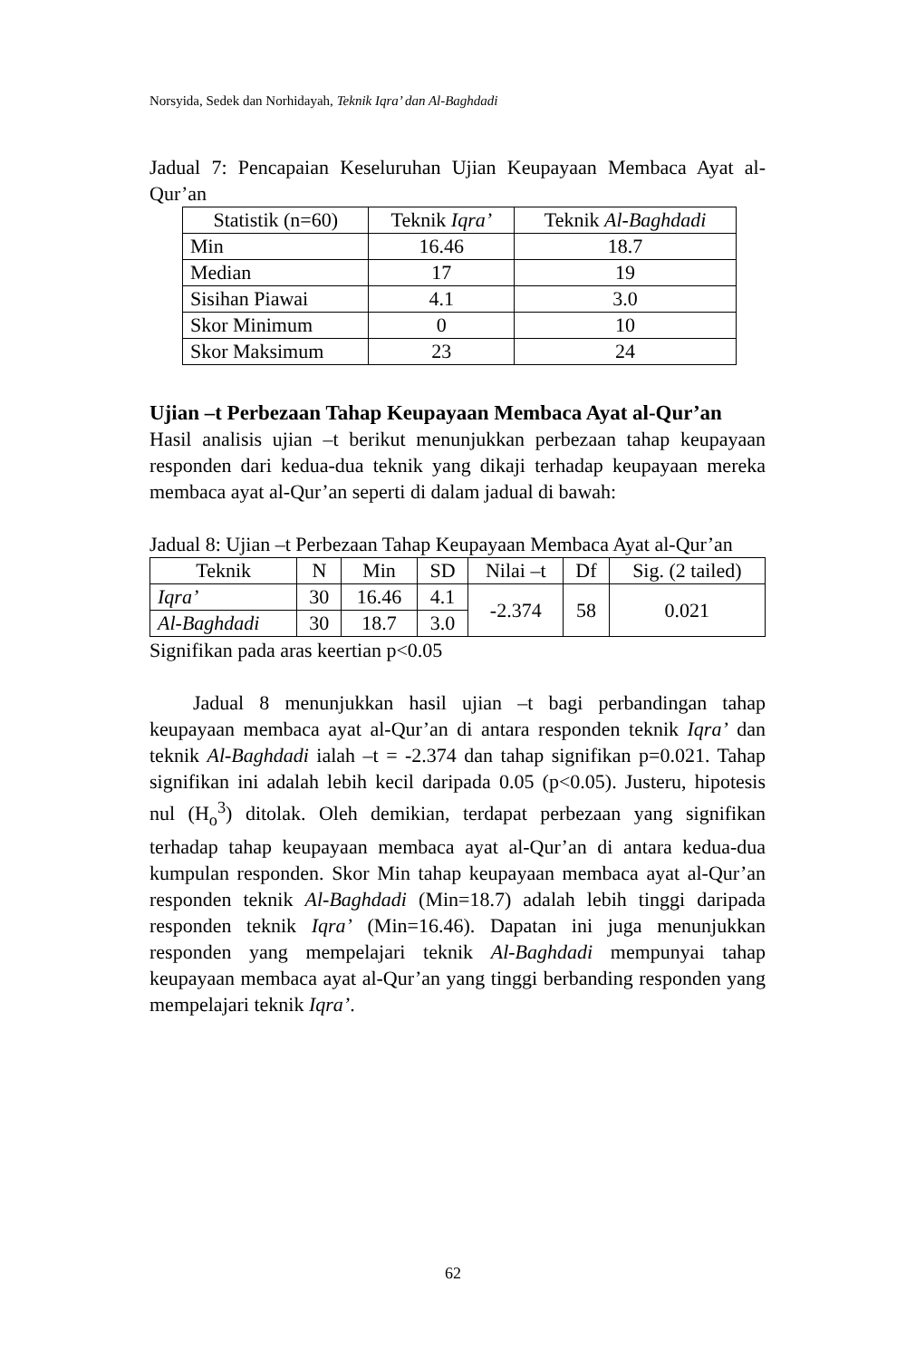Norsyida, Sedek dan Norhidayah, Teknik Iqra’ dan Al-Baghdadi
Jadual 7: Pencapaian Keseluruhan Ujian Keupayaan Membaca Ayat al-Qur’an
| Statistik (n=60) | Teknik Iqra’ | Teknik Al-Baghdadi |
| --- | --- | --- |
| Min | 16.46 | 18.7 |
| Median | 17 | 19 |
| Sisihan Piawai | 4.1 | 3.0 |
| Skor Minimum | 0 | 10 |
| Skor Maksimum | 23 | 24 |
Ujian –t Perbezaan Tahap Keupayaan Membaca Ayat al-Qur’an
Hasil analisis ujian –t berikut menunjukkan perbezaan tahap keupayaan responden dari kedua-dua teknik yang dikaji terhadap keupayaan mereka membaca ayat al-Qur’an seperti di dalam jadual di bawah:
Jadual 8: Ujian –t Perbezaan Tahap Keupayaan Membaca Ayat al-Qur’an
| Teknik | N | Min | SD | Nilai –t | Df | Sig. (2 tailed) |
| --- | --- | --- | --- | --- | --- | --- |
| Iqra’ | 30 | 16.46 | 4.1 | -2.374 | 58 | 0.021 |
| Al-Baghdadi | 30 | 18.7 | 3.0 | | | |
Signifikan pada aras keertian p<0.05
Jadual 8 menunjukkan hasil ujian –t bagi perbandingan tahap keupayaan membaca ayat al-Qur’an di antara responden teknik Iqra’ dan teknik Al-Baghdadi ialah –t = -2.374 dan tahap signifikan p=0.021. Tahap signifikan ini adalah lebih kecil daripada 0.05 (p<0.05). Justeru, hipotesis nul (H<sub>o</sub><sup>3</sup>) ditolak. Oleh demikian, terdapat perbezaan yang signifikan terhadap tahap keupayaan membaca ayat al-Qur’an di antara kedua-dua kumpulan responden. Skor Min tahap keupayaan membaca ayat al-Qur’an responden teknik Al-Baghdadi (Min=18.7) adalah lebih tinggi daripada responden teknik Iqra’ (Min=16.46). Dapatan ini juga menunjukkan responden yang mempelajari teknik Al-Baghdadi mempunyai tahap keupayaan membaca ayat al-Qur’an yang tinggi berbanding responden yang mempelajari teknik Iqra’.
62